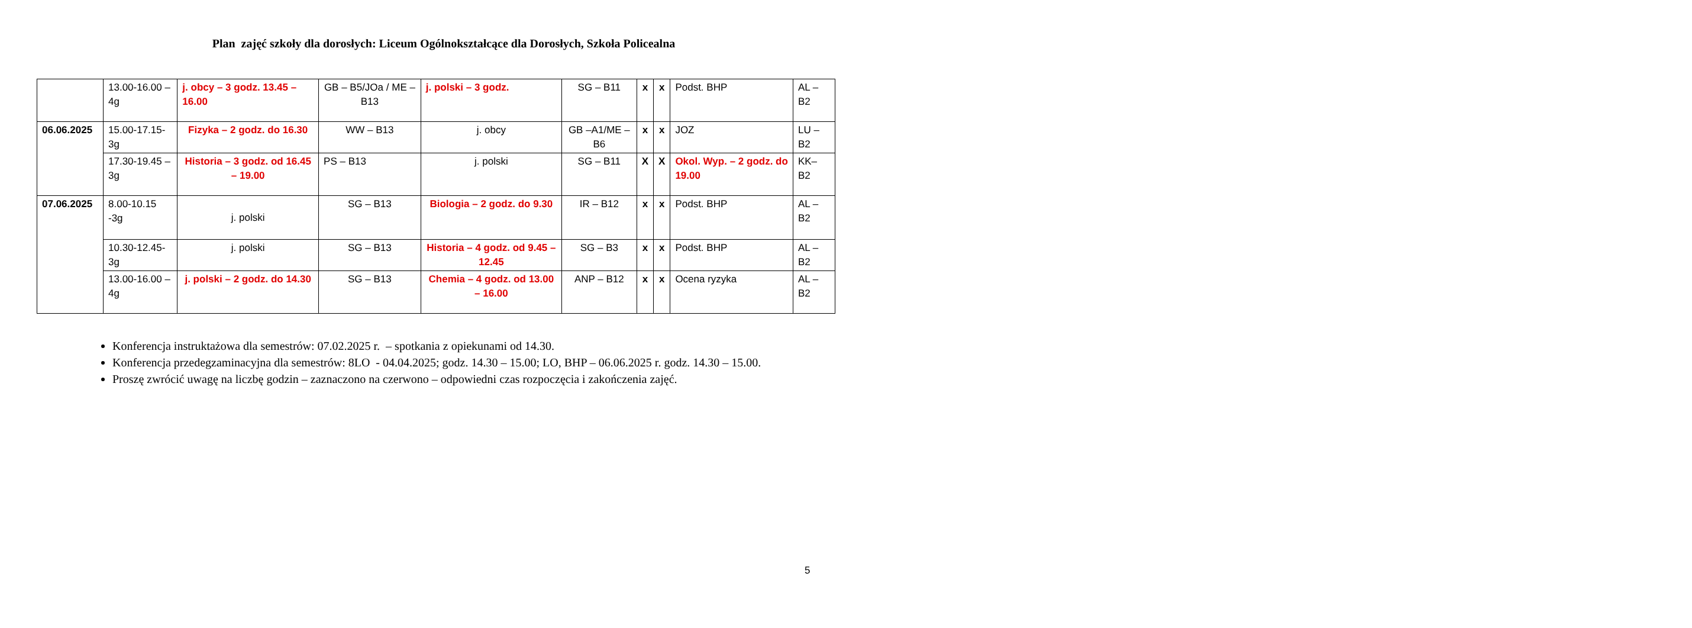Plan zajęć szkoły dla dorosłych: Liceum Ogólnokształcące dla Dorosłych, Szkoła Policealna
| | 13.00-16.00 – 4g | j. obcy – 3 godz. 13.45 – 16.00 | GB – B5/JOa / ME – B13 | j. polski – 3 godz. | SG – B11 | x | x | Podst. BHP | AL – B2 |
| 06.06.2025 | 15.00-17.15- 3g | Fizyka – 2 godz. do 16.30 | WW – B13 | j. obcy | GB –A1/ME – B6 | x | x | JOZ | LU – B2 |
| | 17.30-19.45 – 3g | Historia – 3 godz. od 16.45 – 19.00 | PS – B13 | j. polski | SG – B11 | X | X | Okol. Wyp. – 2 godz. do 19.00 | KK– B2 |
| 07.06.2025 | 8.00-10.15 -3g | j. polski | SG – B13 | Biologia – 2 godz. do 9.30 | IR – B12 | x | x | Podst. BHP | AL – B2 |
| | 10.30-12.45- 3g | j. polski | SG – B13 | Historia – 4 godz. od 9.45 – 12.45 | SG – B3 | x | x | Podst. BHP | AL – B2 |
| | 13.00-16.00 – 4g | j. polski – 2 godz. do 14.30 | SG – B13 | Chemia – 4 godz. od 13.00 – 16.00 | ANP – B12 | x | x | Ocena ryzyka | AL – B2 |
Konferencja instruktażowa dla semestrów: 07.02.2025 r. – spotkania z opiekunami od 14.30.
Konferencja przedegzaminacyjna dla semestrów: 8LO - 04.04.2025; godz. 14.30 – 15.00; LO, BHP – 06.06.2025 r. godz. 14.30 – 15.00.
Proszę zwrócić uwagę na liczbę godzin – zaznaczono na czerwono – odpowiedni czas rozpoczęcia i zakończenia zajęć.
5